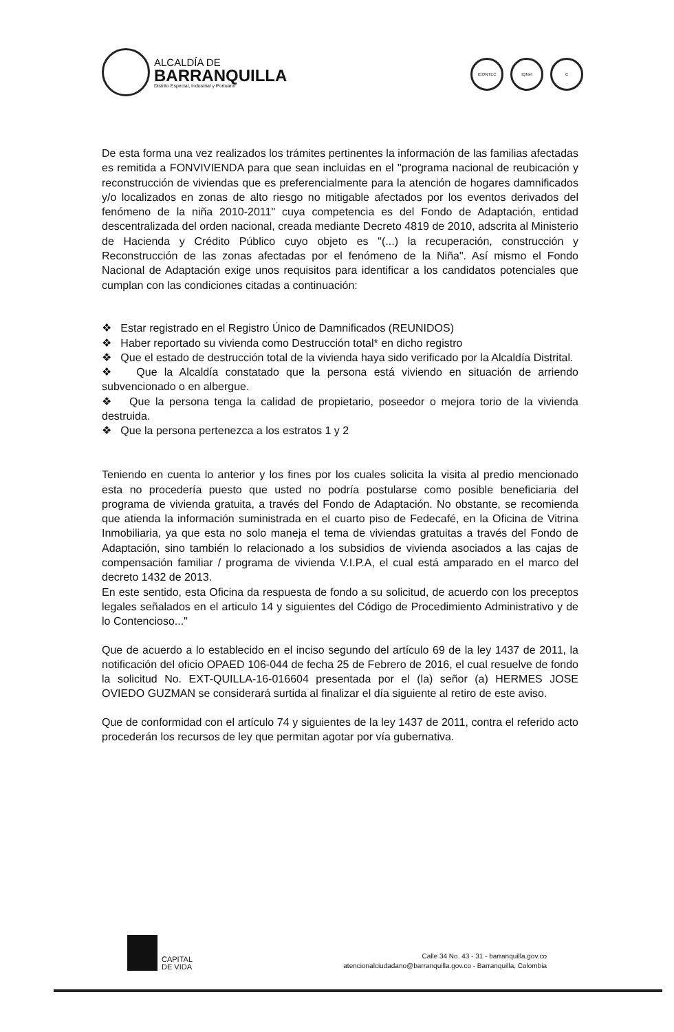ALCALDÍA DE
BARRANQUILLA
Distrito Especial, Industrial y Portuario
ICONTEC IQNet C
De esta forma una vez realizados los trámites pertinentes la información de las familias afectadas es remitida a FONVIVIENDA para que sean incluidas en el "programa nacional de reubicación y reconstrucción de viviendas que es preferencialmente para la atención de hogares damnificados y/o localizados en zonas de alto riesgo no mitigable afectados por los eventos derivados del fenómeno de la niña 2010-2011" cuya competencia es del Fondo de Adaptación, entidad descentralizada del orden nacional, creada mediante Decreto 4819 de 2010, adscrita al Ministerio de Hacienda y Crédito Público cuyo objeto es "(...) la recuperación, construcción y Reconstrucción de las zonas afectadas por el fenómeno de la Niña". Así mismo el Fondo Nacional de Adaptación exige unos requisitos para identificar a los candidatos potenciales que cumplan con las condiciones citadas a continuación:
❖ Estar registrado en el Registro Único de Damnificados (REUNIDOS)
❖ Haber reportado su vivienda como Destrucción total* en dicho registro
❖ Que el estado de destrucción total de la vivienda haya sido verificado por la Alcaldía Distrital.
❖ Que la Alcaldía constatado que la persona está viviendo en situación de arriendo subvencionado o en albergue.
❖ Que la persona tenga la calidad de propietario, poseedor o mejora torio de la vivienda destruida.
❖ Que la persona pertenezca a los estratos 1 y 2
Teniendo en cuenta lo anterior y los fines por los cuales solicita la visita al predio mencionado esta no procedería puesto que usted no podría postularse como posible beneficiaria del programa de vivienda gratuita, a través del Fondo de Adaptación. No obstante, se recomienda que atienda la información suministrada en el cuarto piso de Fedecafé, en la Oficina de Vitrina Inmobiliaria, ya que esta no solo maneja el tema de viviendas gratuitas a través del Fondo de Adaptación, sino también lo relacionado a los subsidios de vivienda asociados a las cajas de compensación familiar / programa de vivienda V.I.P.A, el cual está amparado en el marco del decreto 1432 de 2013.
En este sentido, esta Oficina da respuesta de fondo a su solicitud, de acuerdo con los preceptos legales señalados en el articulo 14 y siguientes del Código de Procedimiento Administrativo y de lo Contencioso..."
Que de acuerdo a lo establecido en el inciso segundo del artículo 69 de la ley 1437 de 2011, la notificación del oficio OPAED 106-044 de fecha 25 de Febrero de 2016, el cual resuelve de fondo la solicitud No. EXT-QUILLA-16-016604 presentada por el (la) señor (a) HERMES JOSE OVIEDO GUZMAN se considerará surtida al finalizar el día siguiente al retiro de este aviso.
Que de conformidad con el artículo 74 y siguientes de la ley 1437 de 2011, contra el referido acto procederán los recursos de ley que permitan agotar por vía gubernativa.
CAPITAL
DE VIDA
Calle 34 No. 43 - 31 - barranquilla.gov.co
atencionalciudadano@barranquilla.gov.co - Barranquilla, Colombia